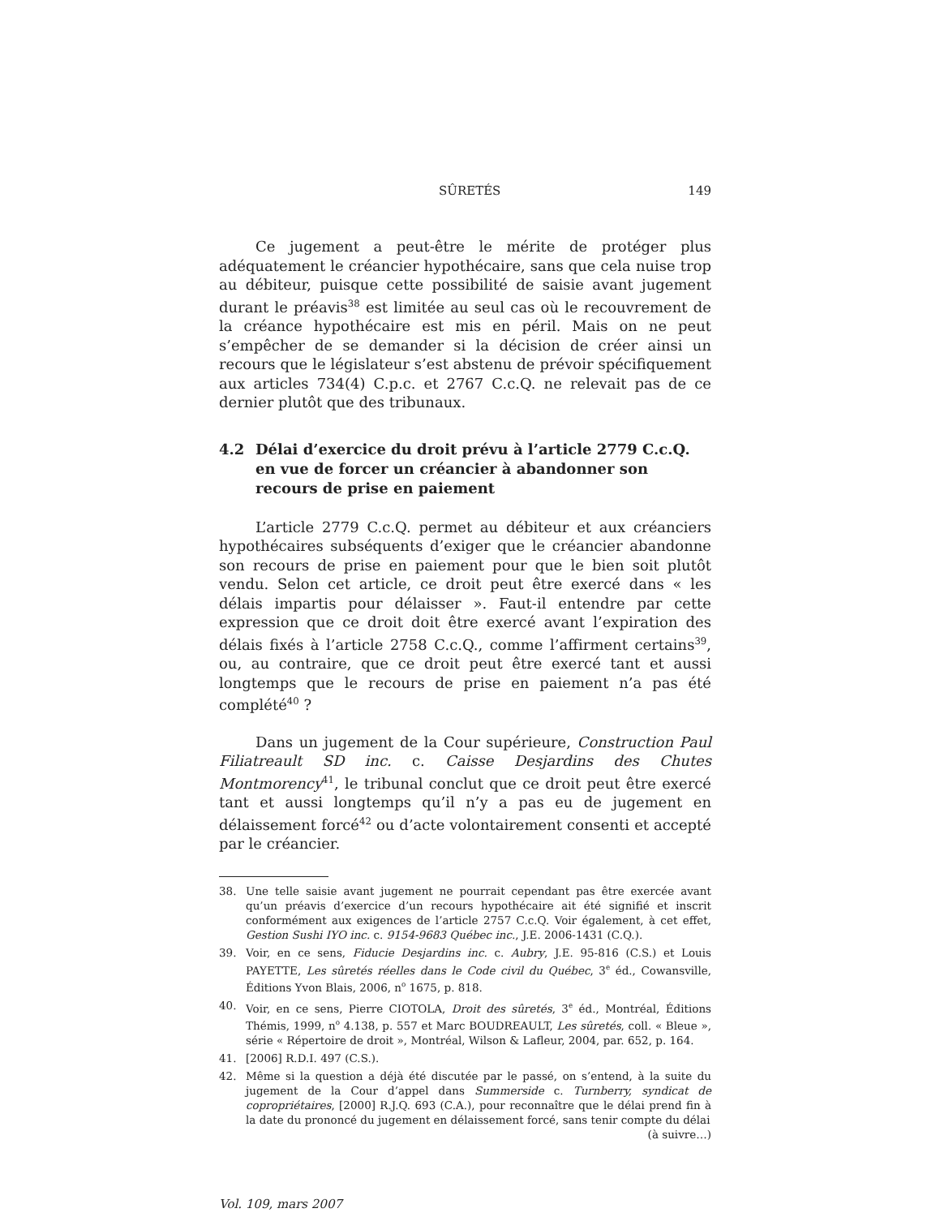SÛRETÉS 149
Ce jugement a peut-être le mérite de protéger plus adéquatement le créancier hypothécaire, sans que cela nuise trop au débiteur, puisque cette possibilité de saisie avant jugement durant le préavis<sup>38</sup> est limitée au seul cas où le recouvrement de la créance hypothécaire est mis en péril. Mais on ne peut s’empêcher de se demander si la décision de créer ainsi un recours que le législateur s’est abstenu de prévoir spécifiquement aux articles 734(4) C.p.c. et 2767 C.c.Q. ne relevait pas de ce dernier plutôt que des tribunaux.
4.2 Délai d’exercice du droit prévu à l’article 2779 C.c.Q. en vue de forcer un créancier à abandonner son recours de prise en paiement
L’article 2779 C.c.Q. permet au débiteur et aux créanciers hypothécaires subséquents d’exiger que le créancier abandonne son recours de prise en paiement pour que le bien soit plutôt vendu. Selon cet article, ce droit peut être exercé dans « les délais impartis pour délaisser ». Faut-il entendre par cette expression que ce droit doit être exercé avant l’expiration des délais fixés à l’article 2758 C.c.Q., comme l’affirment certains<sup>39</sup>, ou, au contraire, que ce droit peut être exercé tant et aussi longtemps que le recours de prise en paiement n’a pas été complété<sup>40</sup> ?
Dans un jugement de la Cour supérieure, Construction Paul Filiatreault SD inc. c. Caisse Desjardins des Chutes Montmorency<sup>41</sup>, le tribunal conclut que ce droit peut être exercé tant et aussi longtemps qu’il n’y a pas eu de jugement en délaissement forcé<sup>42</sup> ou d’acte volontairement consenti et accepté par le créancier.
38. Une telle saisie avant jugement ne pourrait cependant pas être exercée avant qu’un préavis d’exercice d’un recours hypothécaire ait été signifié et inscrit conformément aux exigences de l’article 2757 C.c.Q. Voir également, à cet effet, Gestion Sushi IYO inc. c. 9154-9683 Québec inc., J.E. 2006-1431 (C.Q.).
39. Voir, en ce sens, Fiducie Desjardins inc. c. Aubry, J.E. 95-816 (C.S.) et Louis PAYETTE, Les sûretés réelles dans le Code civil du Québec, 3<sup>e</sup> éd., Cowansville, Éditions Yvon Blais, 2006, n<sup>o</sup> 1675, p. 818.
40. Voir, en ce sens, Pierre CIOTOLA, Droit des sûretés, 3<sup>e</sup> éd., Montréal, Éditions Thémis, 1999, n<sup>o</sup> 4.138, p. 557 et Marc BOUDREAULT, Les sûretés, coll. « Bleue », série « Répertoire de droit », Montréal, Wilson & Lafleur, 2004, par. 652, p. 164.
41. [2006] R.D.I. 497 (C.S.).
42. Même si la question a déjà été discutée par le passé, on s’entend, à la suite du jugement de la Cour d’appel dans Summerside c. Turnberry, syndicat de copropriétaires, [2000] R.J.Q. 693 (C.A.), pour reconnaître que le délai prend fin à la date du prononcé du jugement en délaissement forcé, sans tenir compte du délai
(à suivre…)
Vol. 109, mars 2007